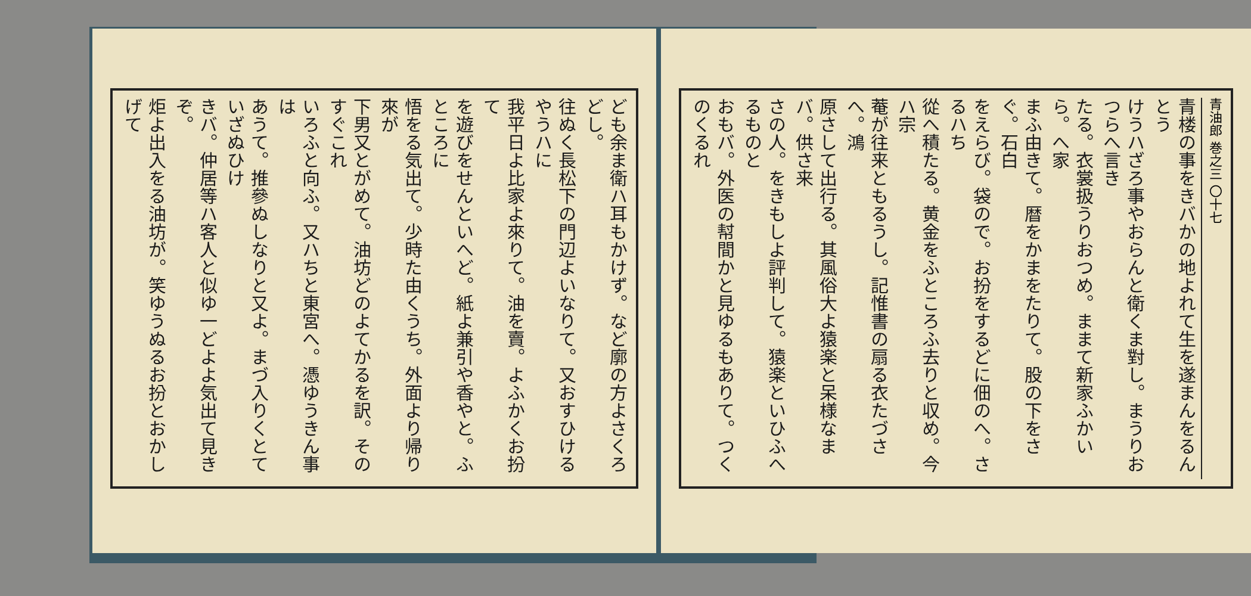ども余ま衛ハ耳もかけず。など廓の方よさくろどし。
往ぬく長松下の門辺よいなりて。又おすひけるやうハに
我平日よ比家よ來りて。油を賣。よふかくお扮て
を遊びをせんといへど。紙よ兼引や香やと。ふところに
悟をる気出て。少時た由くうち。外面より帰り來が
下男又とがめて。油坊どのよてかるを訳。そのすぐこれ
いろふと向ふ。又ハちと東宮へ。憑ゆうきん事は
あうて。推參ぬしなりと又よ。まづ入りくとていざぬひけ
きバ。仲居等ハ客人と似ゆ一どよよ気出て見きぞ。
炬よ出入をる油坊が。笑ゆうぬるお扮とおかしげて
青油郎 巻之三 〇十七
青楼の事をきバかの地よれて生を遂まんをるんとう
けうハざろ事やおらんと衛くま對し。まうりおつらへ言き
たる。衣裳扱うりおつめ。ままて新家ふかいら。へ家
まふ由きて。暦をかまをたりて。股の下をさぐ。石白
をえらび。袋ので。お扮をするどに佃のへ。さるハち
從へ積たる。黄金をふところふ去りと収め。今ハ宗
菴が往来ともるうし。記惟書の扇る衣たづさへ。鴻
原さして出行る。其風俗大よ猿楽と呆様なまバ。供さ来
さの人。をきもしよ評判して。猿楽といひふへるものと
おもバ。外医の幇間かと見ゆるもありて。つくのくるれ